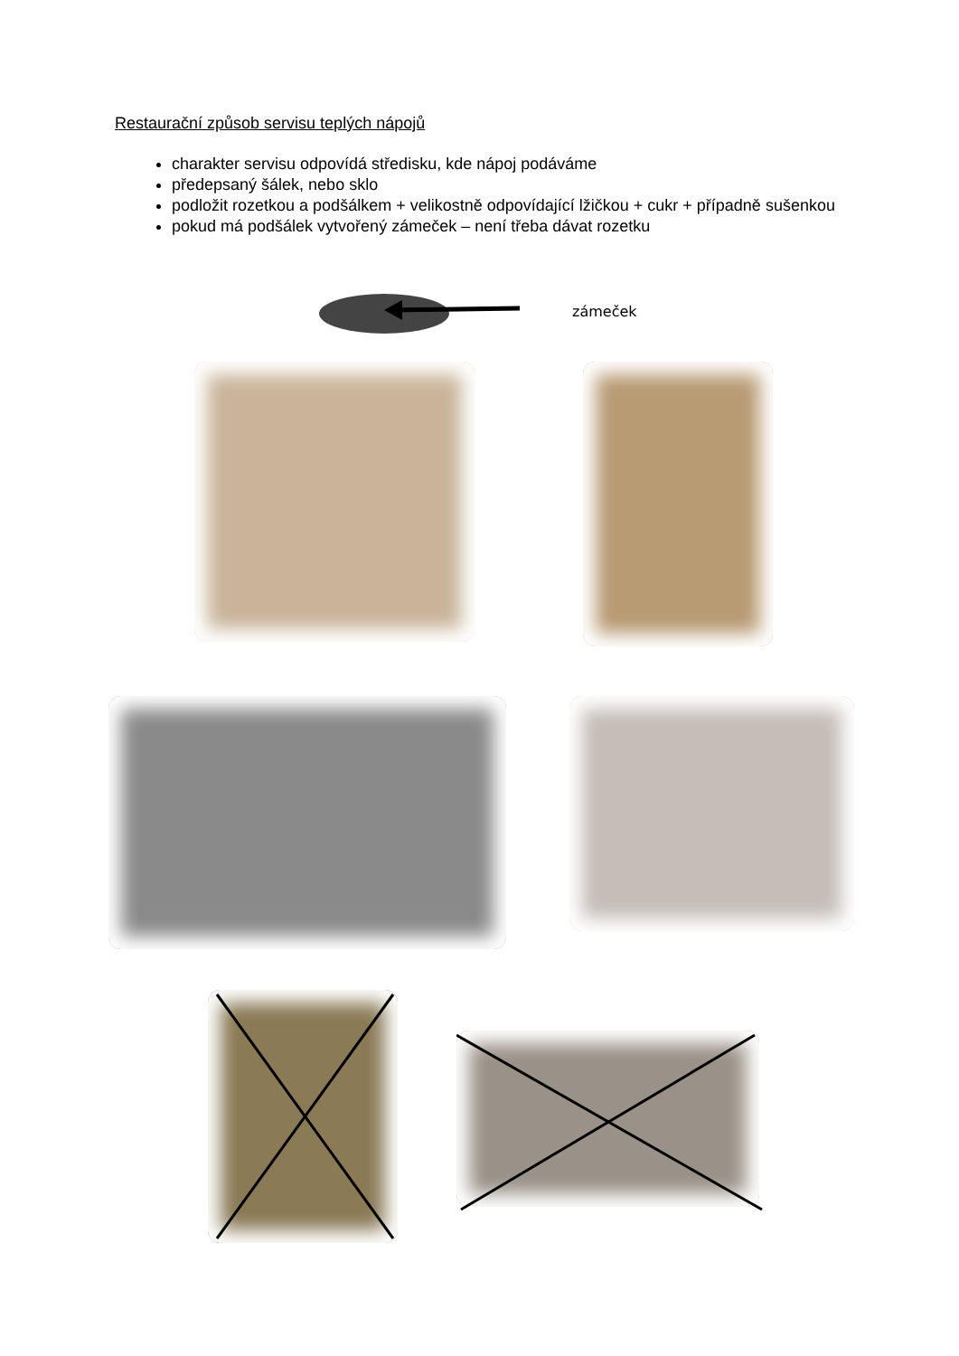Restaurační způsob servisu teplých nápojů
charakter servisu odpovídá středisku, kde nápoj podáváme
předepsaný šálek, nebo sklo
podložit rozetkou a podšálkem + velikostně odpovídající lžičkou + cukr + případně sušenkou
pokud má podšálek vytvořený zámeček – není třeba dávat rozetku
zámeček